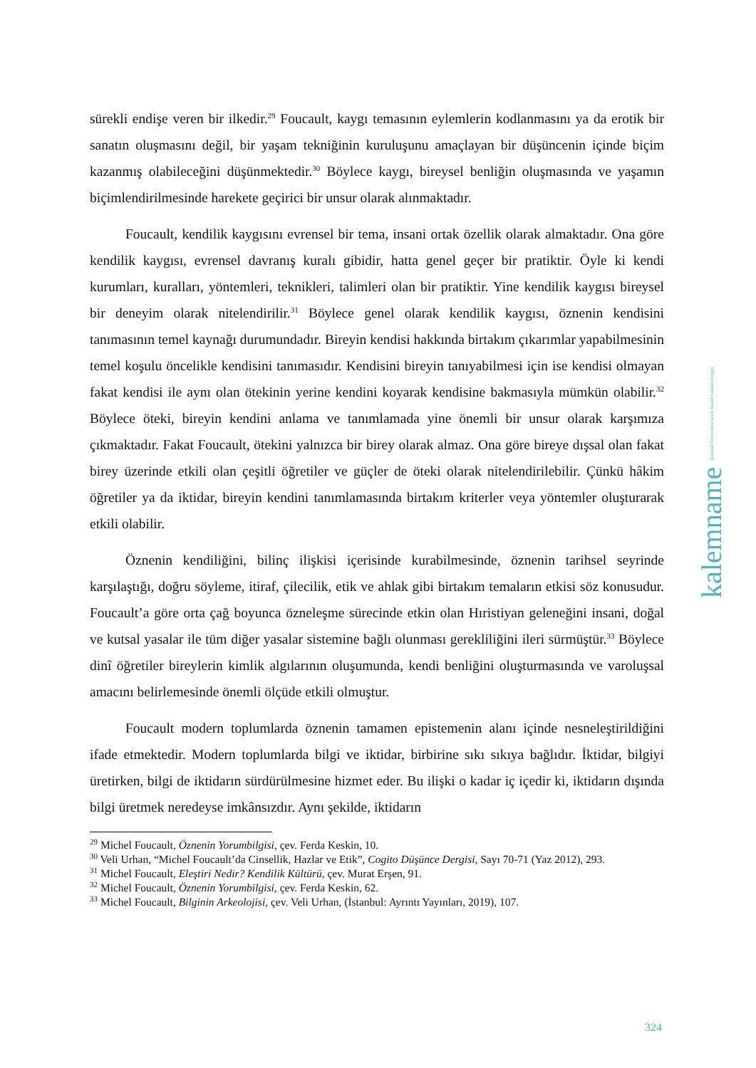sürekli endişe veren bir ilkedir.<sup>29</sup> Foucault, kaygı temasının eylemlerin kodlanmasını ya da erotik bir sanatın oluşmasını değil, bir yaşam tekniğinin kuruluşunu amaçlayan bir düşüncenin içinde biçim kazanmış olabileceğini düşünmektedir.<sup>30</sup> Böylece kaygı, bireysel benliğin oluşmasında ve yaşamın biçimlendirilmesinde harekete geçirici bir unsur olarak alınmaktadır.
Foucault, kendilik kaygısını evrensel bir tema, insani ortak özellik olarak almaktadır. Ona göre kendilik kaygısı, evrensel davranış kuralı gibidir, hatta genel geçer bir pratiktir. Öyle ki kendi kurumları, kuralları, yöntemleri, teknikleri, talimleri olan bir pratiktir. Yine kendilik kaygısı bireysel bir deneyim olarak nitelendirilir.<sup>31</sup> Böylece genel olarak kendilik kaygısı, öznenin kendisini tanımasının temel kaynağı durumundadır. Bireyin kendisi hakkında birtakım çıkarımlar yapabilmesinin temel koşulu öncelikle kendisini tanımasıdır. Kendisini bireyin tanıyabilmesi için ise kendisi olmayan fakat kendisi ile aynı olan ötekinin yerine kendini koyarak kendisine bakmasıyla mümkün olabilir.<sup>32</sup> Böylece öteki, bireyin kendini anlama ve tanımlamada yine önemli bir unsur olarak karşımıza çıkmaktadır. Fakat Foucault, ötekini yalnızca bir birey olarak almaz. Ona göre bireye dışsal olan fakat birey üzerinde etkili olan çeşitli öğretiler ve güçler de öteki olarak nitelendirilebilir. Çünkü hâkim öğretiler ya da iktidar, bireyin kendini tanımlamasında birtakım kriterler veya yöntemler oluşturarak etkili olabilir.
Öznenin kendiliğini, bilinç ilişkisi içerisinde kurabilmesinde, öznenin tarihsel seyrinde karşılaştığı, doğru söyleme, itiraf, çilecilik, etik ve ahlak gibi birtakım temaların etkisi söz konusudur. Foucault’a göre orta çağ boyunca özneleşme sürecinde etkin olan Hıristiyan geleneğini insani, doğal ve kutsal yasalar ile tüm diğer yasalar sistemine bağlı olunması gerekliliğini ileri sürmüştür.<sup>33</sup> Böylece dinî öğretiler bireylerin kimlik algılarının oluşumunda, kendi benliğini oluşturmasında ve varoluşsal amacını belirlemesinde önemli ölçüde etkili olmuştur.
Foucault modern toplumlarda öznenin tamamen epistemenin alanı içinde nesneleştirildiğini ifade etmektedir. Modern toplumlarda bilgi ve iktidar, birbirine sıkı sıkıya bağlıdır. İktidar, bilgiyi üretirken, bilgi de iktidarın sürdürülmesine hizmet eder. Bu ilişki o kadar iç içedir ki, iktidarın dışında bilgi üretmek neredeyse imkânsızdır. Aynı şekilde, iktidarın
<sup>29</sup> Michel Foucault, Öznenin Yorumbilgisi, çev. Ferda Keskin, 10.
<sup>30</sup> Veli Urhan, “Michel Foucault’da Cinsellik, Hazlar ve Etik”, Cogito Düşünce Dergisi, Sayı 70-71 (Yaz 2012), 293.
<sup>31</sup> Michel Foucault, Eleştiri Nedir? Kendilik Kültürü, çev. Murat Erşen, 91.
<sup>32</sup> Michel Foucault, Öznenin Yorumbilgisi, çev. Ferda Keskin, 62.
<sup>33</sup> Michel Foucault, Bilginin Arkeolojisi, çev. Veli Urhan, (İstanbul: Ayrıntı Yayınları, 2019), 107.
kalemname Kırıkkale Üniversitesi İslami İlimler Fakültesi Dergisi
324